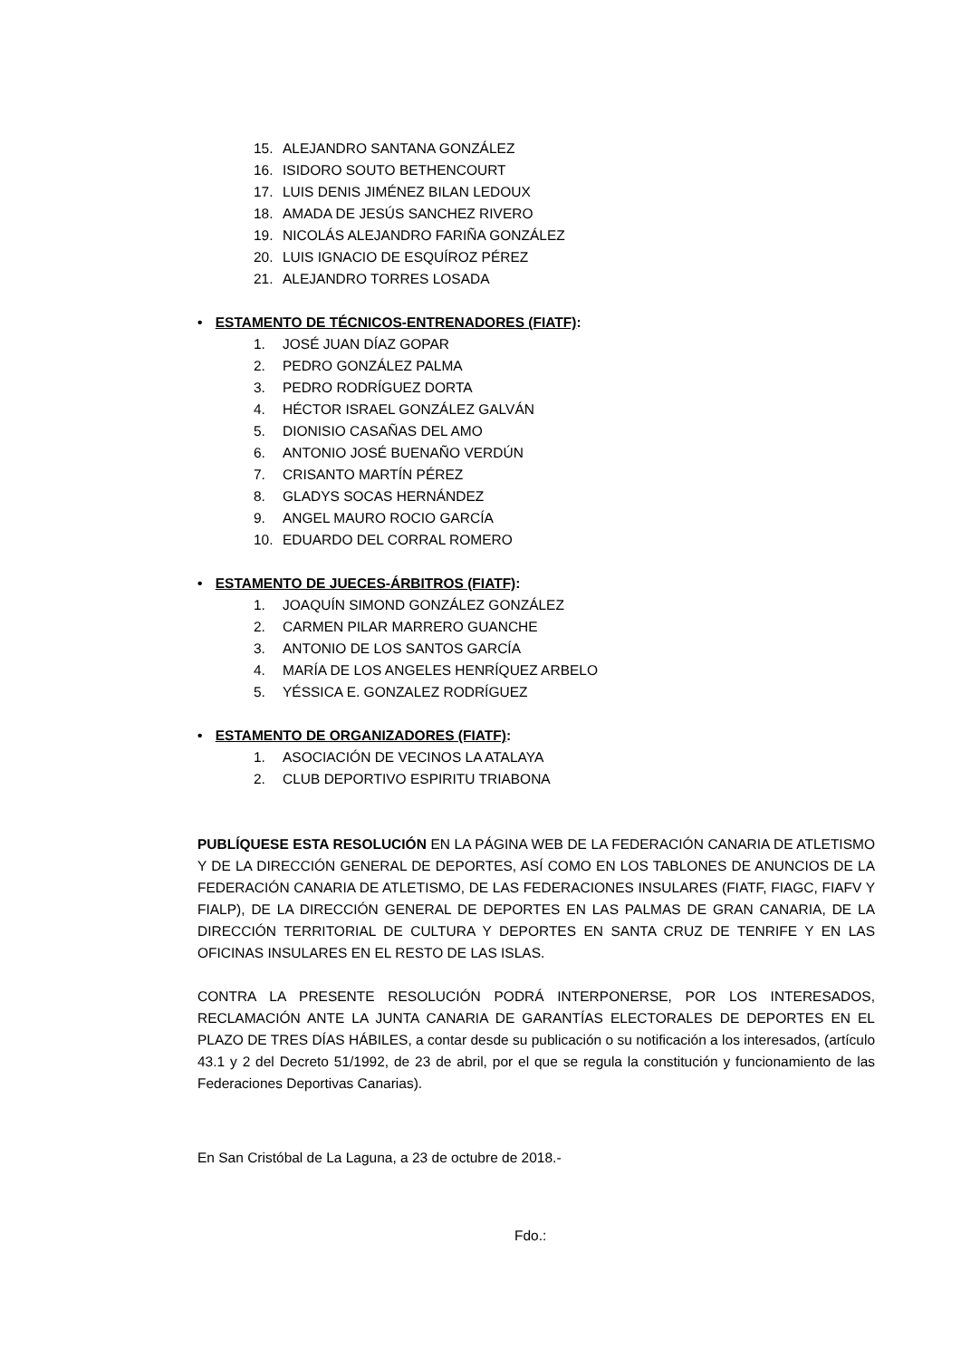15. ALEJANDRO SANTANA GONZÁLEZ
16. ISIDORO SOUTO BETHENCOURT
17. LUIS DENIS JIMÉNEZ BILAN LEDOUX
18. AMADA DE JESÚS SANCHEZ RIVERO
19. NICOLÁS ALEJANDRO FARIÑA GONZÁLEZ
20. LUIS IGNACIO DE ESQUÍROZ PÉREZ
21. ALEJANDRO TORRES LOSADA
• ESTAMENTO DE TÉCNICOS-ENTRENADORES (FIATF):
1. JOSÉ JUAN DÍAZ GOPAR
2. PEDRO GONZÁLEZ PALMA
3. PEDRO RODRÍGUEZ DORTA
4. HÉCTOR ISRAEL GONZÁLEZ GALVÁN
5. DIONISIO CASAÑAS DEL AMO
6. ANTONIO JOSÉ BUENAÑO VERDÚN
7. CRISANTO MARTÍN PÉREZ
8. GLADYS SOCAS HERNÁNDEZ
9. ANGEL MAURO ROCIO GARCÍA
10. EDUARDO DEL CORRAL ROMERO
• ESTAMENTO DE JUECES-ÁRBITROS (FIATF):
1. JOAQUÍN SIMOND GONZÁLEZ GONZÁLEZ
2. CARMEN PILAR MARRERO GUANCHE
3. ANTONIO DE LOS SANTOS GARCÍA
4. MARÍA DE LOS ANGELES HENRÍQUEZ ARBELO
5. YÉSSICA E. GONZALEZ RODRÍGUEZ
• ESTAMENTO DE ORGANIZADORES (FIATF):
1. ASOCIACIÓN DE VECINOS LA ATALAYA
2. CLUB DEPORTIVO ESPIRITU TRIABONA
PUBLÍQUESE ESTA RESOLUCIÓN EN LA PÁGINA WEB DE LA FEDERACIÓN CANARIA DE ATLETISMO Y DE LA DIRECCIÓN GENERAL DE DEPORTES, ASÍ COMO EN LOS TABLONES DE ANUNCIOS DE LA FEDERACIÓN CANARIA DE ATLETISMO, DE LAS FEDERACIONES INSULARES (FIATF, FIAGC, FIAFV Y FIALP), DE LA DIRECCIÓN GENERAL DE DEPORTES EN LAS PALMAS DE GRAN CANARIA, DE LA DIRECCIÓN TERRITORIAL DE CULTURA Y DEPORTES EN SANTA CRUZ DE TENRIFE Y EN LAS OFICINAS INSULARES EN EL RESTO DE LAS ISLAS.
CONTRA LA PRESENTE RESOLUCIÓN PODRÁ INTERPONERSE, POR LOS INTERESADOS, RECLAMACIÓN ANTE LA JUNTA CANARIA DE GARANTÍAS ELECTORALES DE DEPORTES EN EL PLAZO DE TRES DÍAS HÁBILES, a contar desde su publicación o su notificación a los interesados, (artículo 43.1 y 2 del Decreto 51/1992, de 23 de abril, por el que se regula la constitución y funcionamiento de las Federaciones Deportivas Canarias).
En San Cristóbal de La Laguna, a 23 de octubre de 2018.-
Fdo.: